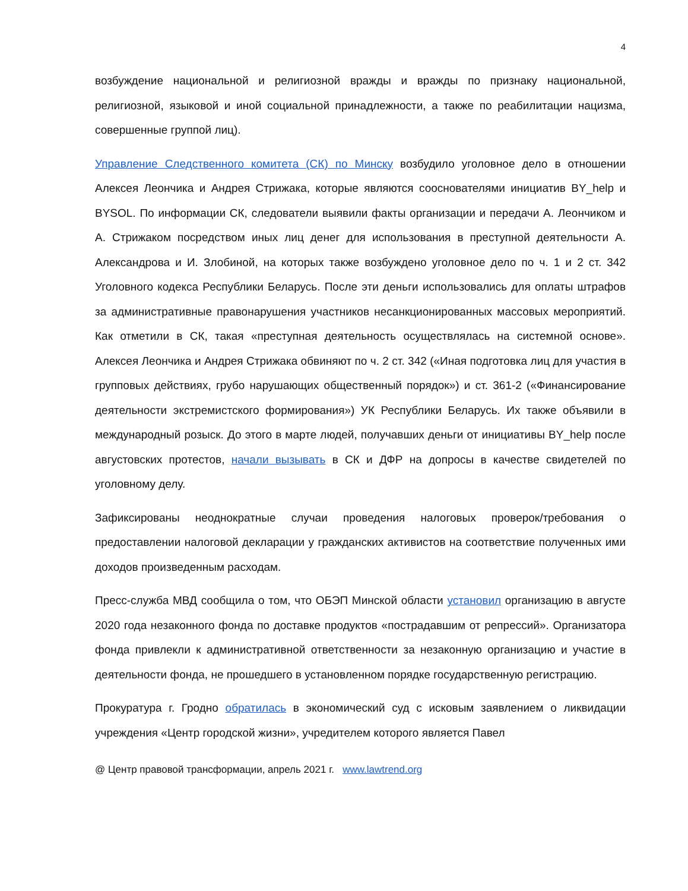4
возбуждение национальной и религиозной вражды и вражды по признаку национальной, религиозной, языковой и иной социальной принадлежности, а также по реабилитации нацизма, совершенные группой лиц).
Управление Следственного комитета (СК) по Минску возбудило уголовное дело в отношении Алексея Леончика и Андрея Стрижака, которые являются сооснователями инициатив BY_help и BYSOL. По информации СК, следователи выявили факты организации и передачи А. Леончиком и А. Стрижаком посредством иных лиц денег для использования в преступной деятельности А. Александрова и И. Злобиной, на которых также возбуждено уголовное дело по ч. 1 и 2 ст. 342 Уголовного кодекса Республики Беларусь. После эти деньги использовались для оплаты штрафов за административные правонарушения участников несанкционированных массовых мероприятий. Как отметили в СК, такая «преступная деятельность осуществлялась на системной основе». Алексея Леончика и Андрея Стрижака обвиняют по ч. 2 ст. 342 («Иная подготовка лиц для участия в групповых действиях, грубо нарушающих общественный порядок») и ст. 361-2 («Финансирование деятельности экстремистского формирования») УК Республики Беларусь. Их также объявили в международный розыск. До этого в марте людей, получавших деньги от инициативы BY_help после августовских протестов, начали вызывать в СК и ДФР на допросы в качестве свидетелей по уголовному делу.
Зафиксированы неоднократные случаи проведения налоговых проверок/требования о предоставлении налоговой декларации у гражданских активистов на соответствие полученных ими доходов произведенным расходам.
Пресс-служба МВД сообщила о том, что ОБЭП Минской области установил организацию в августе 2020 года незаконного фонда по доставке продуктов «пострадавшим от репрессий». Организатора фонда привлекли к административной ответственности за незаконную организацию и участие в деятельности фонда, не прошедшего в установленном порядке государственную регистрацию.
Прокуратура г. Гродно обратилась в экономический суд с исковым заявлением о ликвидации учреждения «Центр городской жизни», учредителем которого является Павел
@ Центр правовой трансформации, апрель 2021 г. www.lawtrend.org